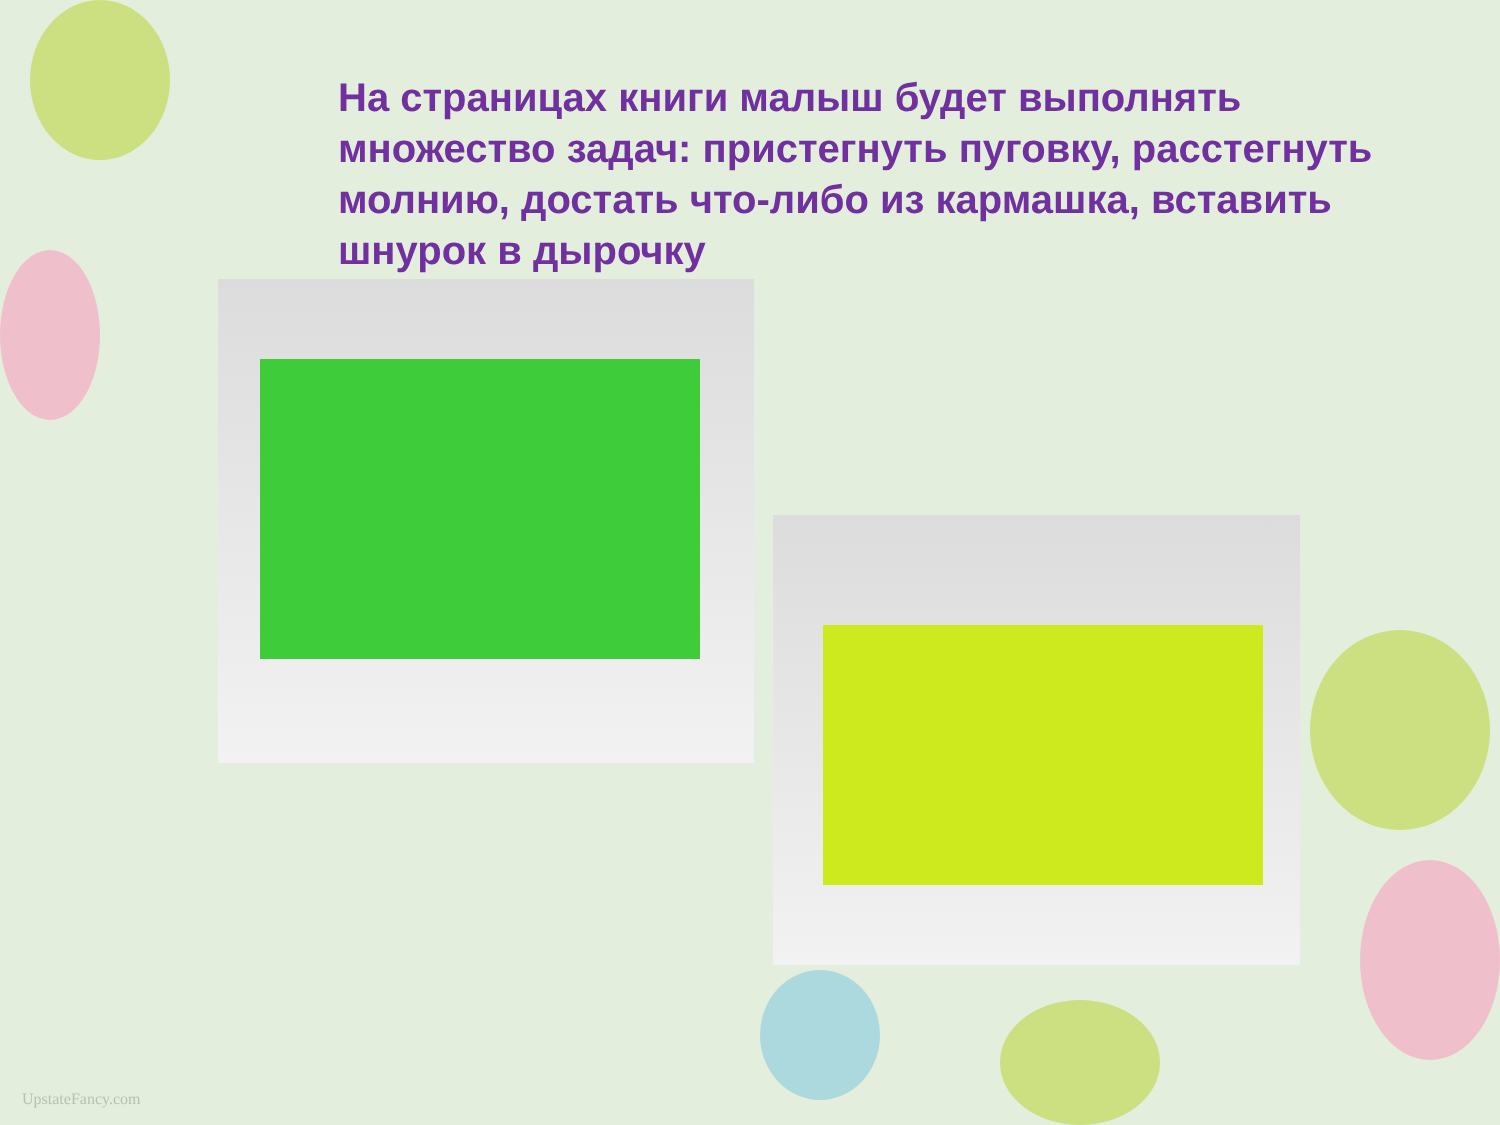На страницах книги малыш будет выполнять множество задач: пристегнуть пуговку, расстегнуть молнию, достать что-либо из кармашка, вставить шнурок в дырочку
UpstateFancy.com